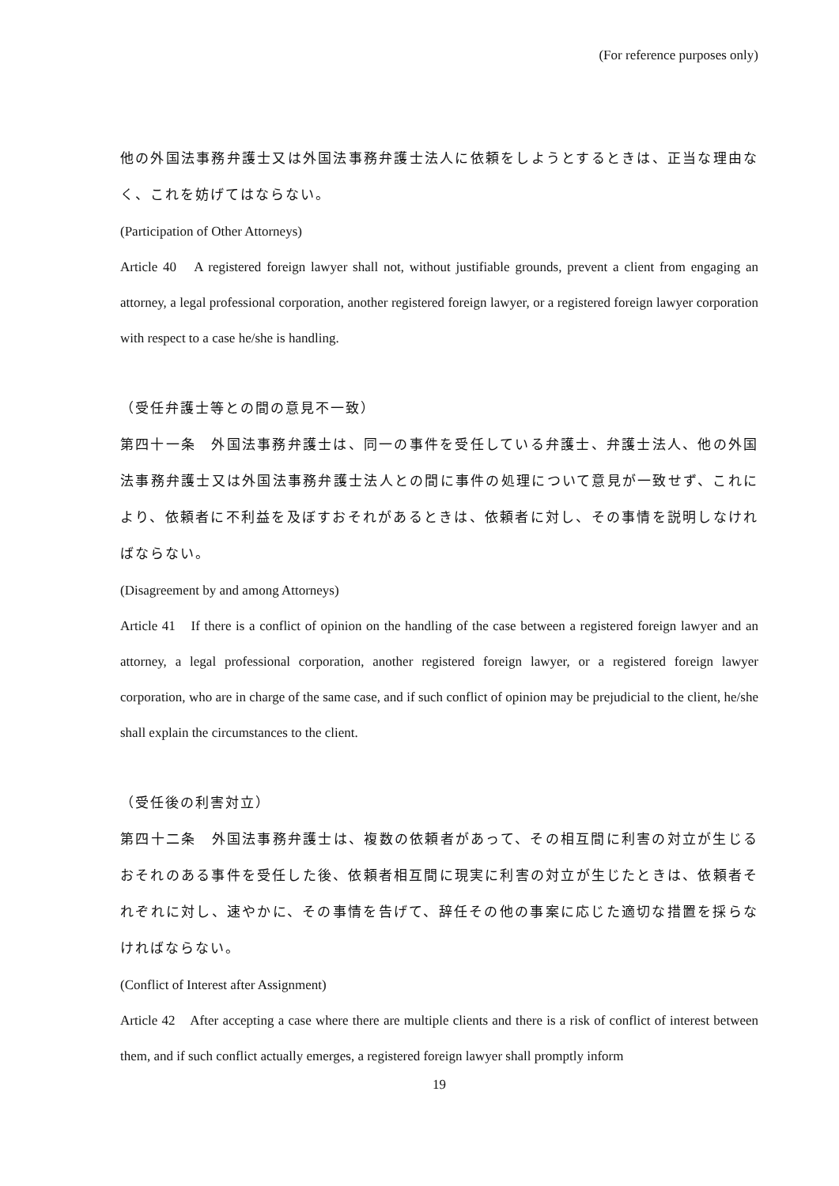(For reference purposes only)
他の外国法事務弁護士又は外国法事務弁護士法人に依頼をしようとするときは、正当な理由なく、これを妨げてはならない。
(Participation of Other Attorneys)
Article 40　A registered foreign lawyer shall not, without justifiable grounds, prevent a client from engaging an attorney, a legal professional corporation, another registered foreign lawyer, or a registered foreign lawyer corporation with respect to a case he/she is handling.
（受任弁護士等との間の意見不一致）
第四十一条　外国法事務弁護士は、同一の事件を受任している弁護士、弁護士法人、他の外国法事務弁護士又は外国法事務弁護士法人との間に事件の処理について意見が一致せず、これにより、依頼者に不利益を及ぼすおそれがあるときは、依頼者に対し、その事情を説明しなければならない。
(Disagreement by and among Attorneys)
Article 41　If there is a conflict of opinion on the handling of the case between a registered foreign lawyer and an attorney, a legal professional corporation, another registered foreign lawyer, or a registered foreign lawyer corporation, who are in charge of the same case, and if such conflict of opinion may be prejudicial to the client, he/she shall explain the circumstances to the client.
（受任後の利害対立）
第四十二条　外国法事務弁護士は、複数の依頼者があって、その相互間に利害の対立が生じるおそれのある事件を受任した後、依頼者相互間に現実に利害の対立が生じたときは、依頼者それぞれに対し、速やかに、その事情を告げて、辞任その他の事案に応じた適切な措置を採らなければならない。
(Conflict of Interest after Assignment)
Article 42　After accepting a case where there are multiple clients and there is a risk of conflict of interest between them, and if such conflict actually emerges, a registered foreign lawyer shall promptly inform
19